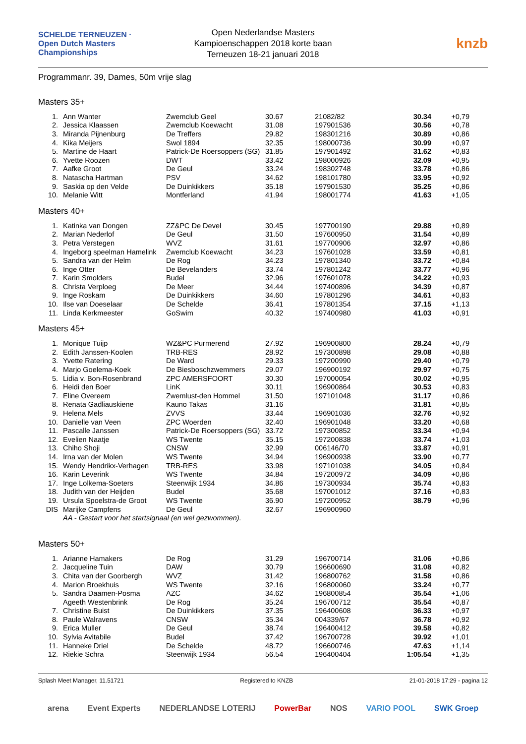SCHELDE TERNEUZEN · Open Dutch Masters Championships
Open Nederlandse Masters
Kampioenschappen 2018 korte baan
Terneuzen 18-21 januari 2018
knzb
Programmanr. 39, Dames, 50m vrije slag
Masters 35+
| 1. | Ann Wanter | Zwemclub Geel | 30.67 | 21082/82 | 30.34 | +0,79 |
| 2. | Jessica Klaassen | Zwemclub Koewacht | 31.08 | 197901536 | 30.56 | +0,78 |
| 3. | Miranda Pijnenburg | De Treffers | 29.82 | 198301216 | 30.89 | +0,86 |
| 4. | Kika Meijers | Swol 1894 | 32.35 | 198000736 | 30.99 | +0,97 |
| 5. | Martine de Haart | Patrick-De Roersoppers (SG) | 31.85 | 197901492 | 31.62 | +0,83 |
| 6. | Yvette Roozen | DWT | 33.42 | 198000926 | 32.09 | +0,95 |
| 7. | Aafke Groot | De Geul | 33.24 | 198302748 | 33.78 | +0,86 |
| 8. | Natascha Hartman | PSV | 34.62 | 198101780 | 33.95 | +0,92 |
| 9. | Saskia op den Velde | De Duinkikkers | 35.18 | 197901530 | 35.25 | +0,86 |
| 10. | Melanie Witt | Montferland | 41.94 | 198001774 | 41.63 | +1,05 |
Masters 40+
| 1. | Katinka van Dongen | ZZ&PC De Devel | 30.45 | 197700190 | 29.88 | +0,89 |
| 2. | Marian Nederlof | De Geul | 31.50 | 197600950 | 31.54 | +0,89 |
| 3. | Petra Verstegen | WVZ | 31.61 | 197700906 | 32.97 | +0,86 |
| 4. | Ingeborg speelman Hamelink | Zwemclub Koewacht | 34.23 | 197601028 | 33.59 | +0,81 |
| 5. | Sandra van der Helm | De Rog | 34.23 | 197801340 | 33.72 | +0,84 |
| 6. | Inge Otter | De Bevelanders | 33.74 | 197801242 | 33.77 | +0,96 |
| 7. | Karin Smolders | Budel | 32.96 | 197601078 | 34.22 | +0,93 |
| 8. | Christa Verploeg | De Meer | 34.44 | 197400896 | 34.39 | +0,87 |
| 9. | Inge Roskam | De Duinkikkers | 34.60 | 197801296 | 34.61 | +0,83 |
| 10. | Ilse van Doeselaar | De Schelde | 36.41 | 197801354 | 37.15 | +1,13 |
| 11. | Linda Kerkmeester | GoSwim | 40.32 | 197400980 | 41.03 | +0,91 |
Masters 45+
| 1. | Monique Tuijp | WZ&PC Purmerend | 27.92 | 196900800 | 28.24 | +0,79 |
| 2. | Edith Janssen-Koolen | TRB-RES | 28.92 | 197300898 | 29.08 | +0,88 |
| 3. | Yvette Ratering | De Ward | 29.33 | 197200990 | 29.40 | +0,79 |
| 4. | Marjo Goelema-Koek | De Biesboschzwemmers | 29.07 | 196900192 | 29.97 | +0,75 |
| 5. | Lidia v. Bon-Rosenbrand | ZPC AMERSFOORT | 30.30 | 197000054 | 30.02 | +0,95 |
| 6. | Heidi den Boer | LinK | 30.11 | 196900864 | 30.53 | +0,83 |
| 7. | Eline Overeem | Zwemlust-den Hommel | 31.50 | 197101048 | 31.17 | +0,86 |
| 8. | Renata Gadliauskiene | Kauno Takas | 31.16 | | 31.81 | +0,85 |
| 9. | Helena Mels | ZVVS | 33.44 | 196901036 | 32.76 | +0,92 |
| 10. | Danielle van Veen | ZPC Woerden | 32.40 | 196901048 | 33.20 | +0,68 |
| 11. | Pascalle Janssen | Patrick-De Roersoppers (SG) | 33.72 | 197300852 | 33.34 | +0,94 |
| 12. | Evelien Naatje | WS Twente | 35.15 | 197200838 | 33.74 | +1,03 |
| 13. | Chiho Shoji | CNSW | 32.99 | 006146/70 | 33.87 | +0,91 |
| 14. | Irna van der Molen | WS Twente | 34.94 | 196900938 | 33.90 | +0,77 |
| 15. | Wendy Hendrikx-Verhagen | TRB-RES | 33.98 | 197101038 | 34.05 | +0,84 |
| 16. | Karin Leverink | WS Twente | 34.84 | 197200972 | 34.09 | +0,86 |
| 17. | Inge Lolkema-Soeters | Steenwijk 1934 | 34.86 | 197300934 | 35.74 | +0,83 |
| 18. | Judith van der Heijden | Budel | 35.68 | 197001012 | 37.16 | +0,83 |
| 19. | Ursula Spoelstra-de Groot | WS Twente | 36.90 | 197200952 | 38.79 | +0,96 |
| DIS | Marijke Campfens | De Geul | 32.67 | 196900960 | | |
| | AA - Gestart voor het startsignaal (en wel gezwommen). | | | | | |
Masters 50+
| 1. | Arianne Hamakers | De Rog | 31.29 | 196700714 | 31.06 | +0,86 |
| 2. | Jacqueline Tuin | DAW | 30.79 | 196600690 | 31.08 | +0,82 |
| 3. | Chita van der Goorbergh | WVZ | 31.42 | 196800762 | 31.58 | +0,86 |
| 4. | Marion Broekhuis | WS Twente | 32.16 | 196800060 | 33.24 | +0,77 |
| 5. | Sandra Daamen-Posma | AZC | 34.62 | 196800854 | 35.54 | +1,06 |
| | Ageeth Westenbrink | De Rog | 35.24 | 196700712 | 35.54 | +0,87 |
| 7. | Christine Buist | De Duinkikkers | 37.35 | 196400608 | 36.33 | +0,97 |
| 8. | Paule Walravens | CNSW | 35.34 | 004339/67 | 36.78 | +0,92 |
| 9. | Erica Muller | De Geul | 38.74 | 196400412 | 39.58 | +0,82 |
| 10. | Sylvia Avitabile | Budel | 37.42 | 196700728 | 39.92 | +1,01 |
| 11. | Hanneke Driel | De Schelde | 48.72 | 196600746 | 47.63 | +1,14 |
| 12. | Riekie Schra | Steenwijk 1934 | 56.54 | 196400404 | 1:05.54 | +1,35 |
Splash Meet Manager, 11.51721 Registered to KNZB 21-01-2018 17:29 - pagina 12
arena Event Experts NEDERLANDSE LOTERIJ PowerBar NOS VARIO POOL SWK Groep